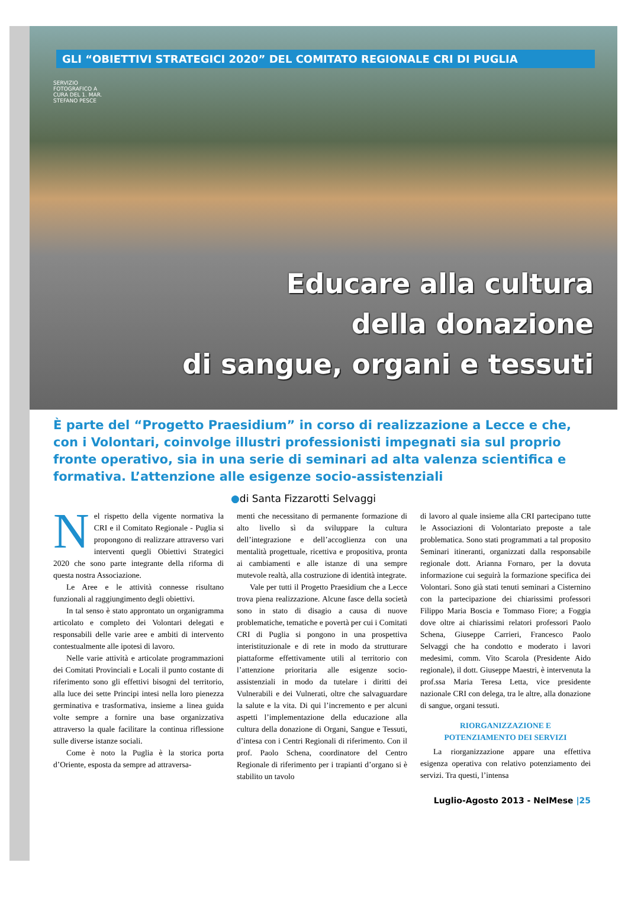GLI “OBIETTIVI STRATEGICI 2020” DEL COMITATO REGIONALE CRI DI PUGLIA
SERVIZIO FOTOGRAFICO A CURA DEL 1. MAR. STEFANO PESCE
Educare alla cultura
della donazione
di sangue, organi e tessuti
È parte del “Progetto Praesidium” in corso di realizzazione a Lecce e che, con i Volontari, coinvolge illustri professionisti impegnati sia sul proprio fronte operativo, sia in una serie di seminari ad alta valenza scientifica e formativa. L’attenzione alle esigenze socio-assistenziali
●di Santa Fizzarotti Selvaggi
Nel rispetto della vigente normativa la CRI e il Comitato Regionale - Puglia si propongono di realizzare attraverso vari interventi quegli Obiettivi Strategici 2020 che sono parte integrante della riforma di questa nostra Associazione.
Le Aree e le attività connesse risultano funzionali al raggiungimento degli obiettivi.
In tal senso è stato approntato un organigramma articolato e completo dei Volontari delegati e responsabili delle varie aree e ambiti di intervento contestualmente alle ipotesi di lavoro.
Nelle varie attività e articolate programmazioni dei Comitati Provinciali e Locali il punto costante di riferimento sono gli effettivi bisogni del territorio, alla luce dei sette Principi intesi nella loro pienezza germinativa e trasformativa, insieme a linea guida volte sempre a fornire una base organizzativa attraverso la quale facilitare la continua riflessione sulle diverse istanze sociali.
Come è noto la Puglia è la storica porta d’Oriente, esposta da sempre ad attraversa-
menti che necessitano di permanente formazione di alto livello sì da sviluppare la cultura dell’integrazione e dell’accoglienza con una mentalità progettuale, ricettiva e propositiva, pronta ai cambiamenti e alle istanze di una sempre mutevole realtà, alla costruzione di identità integrate.
Vale per tutti il Progetto Praesidium che a Lecce trova piena realizzazione. Alcune fasce della società sono in stato di disagio a causa di nuove problematiche, tematiche e povertà per cui i Comitati CRI di Puglia si pongono in una prospettiva interistituzionale e di rete in modo da strutturare piattaforme effettivamente utili al territorio con l’attenzione prioritaria alle esigenze socio-assistenziali in modo da tutelare i diritti dei Vulnerabili e dei Vulnerati, oltre che salvaguardare la salute e la vita. Di qui l’incremento e per alcuni aspetti l’implementazione della educazione alla cultura della donazione di Organi, Sangue e Tessuti, d’intesa con i Centri Regionali di riferimento. Con il prof. Paolo Schena, coordinatore del Centro Regionale di riferimento per i trapianti d’organo si è stabilito un tavolo
di lavoro al quale insieme alla CRI partecipano tutte le Associazioni di Volontariato preposte a tale problematica. Sono stati programmati a tal proposito Seminari itineranti, organizzati dalla responsabile regionale dott. Arianna Fornaro, per la dovuta informazione cui seguirà la formazione specifica dei Volontari. Sono già stati tenuti seminari a Cisternino con la partecipazione dei chiarissimi professori Filippo Maria Boscia e Tommaso Fiore; a Foggia dove oltre ai chiarissimi relatori professori Paolo Schena, Giuseppe Carrieri, Francesco Paolo Selvaggi che ha condotto e moderato i lavori medesimi, comm. Vito Scarola (Presidente Aido regionale), il dott. Giuseppe Maestri, è intervenuta la prof.ssa Maria Teresa Letta, vice presidente nazionale CRI con delega, tra le altre, alla donazione di sangue, organi tessuti.
RIORGANIZZAZIONE E
POTENZIAMENTO DEI SERVIZI
La riorganizzazione appare una effettiva esigenza operativa con relativo potenziamento dei servizi. Tra questi, l’intensa
Luglio-Agosto 2013 - NelMese |25